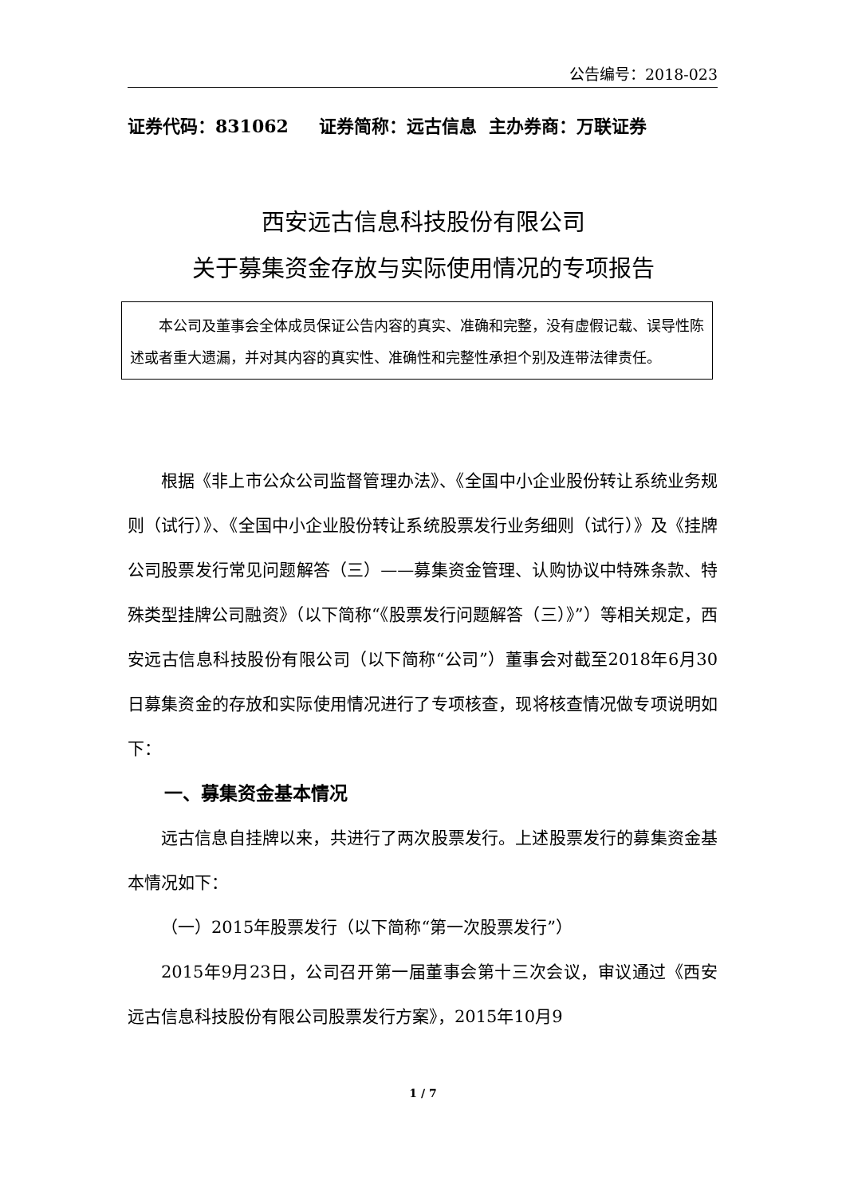公告编号：2018-023
证券代码：831062 证券简称：远古信息 主办券商：万联证券
西安远古信息科技股份有限公司
关于募集资金存放与实际使用情况的专项报告
　　本公司及董事会全体成员保证公告内容的真实、准确和完整，没有虚假记载、误导性陈述或者重大遗漏，并对其内容的真实性、准确性和完整性承担个别及连带法律责任。
根据《非上市公众公司监督管理办法》、《全国中小企业股份转让系统业务规则（试行）》、《全国中小企业股份转让系统股票发行业务细则（试行）》及《挂牌公司股票发行常见问题解答（三）——募集资金管理、认购协议中特殊条款、特殊类型挂牌公司融资》（以下简称“《股票发行问题解答（三）》”）等相关规定，西安远古信息科技股份有限公司（以下简称“公司”）董事会对截至2018年6月30日募集资金的存放和实际使用情况进行了专项核查，现将核查情况做专项说明如下：
一、募集资金基本情况
远古信息自挂牌以来，共进行了两次股票发行。上述股票发行的募集资金基本情况如下：
（一）2015年股票发行（以下简称“第一次股票发行”）
2015年9月23日，公司召开第一届董事会第十三次会议，审议通过《西安远古信息科技股份有限公司股票发行方案》，2015年10月9
1 / 7